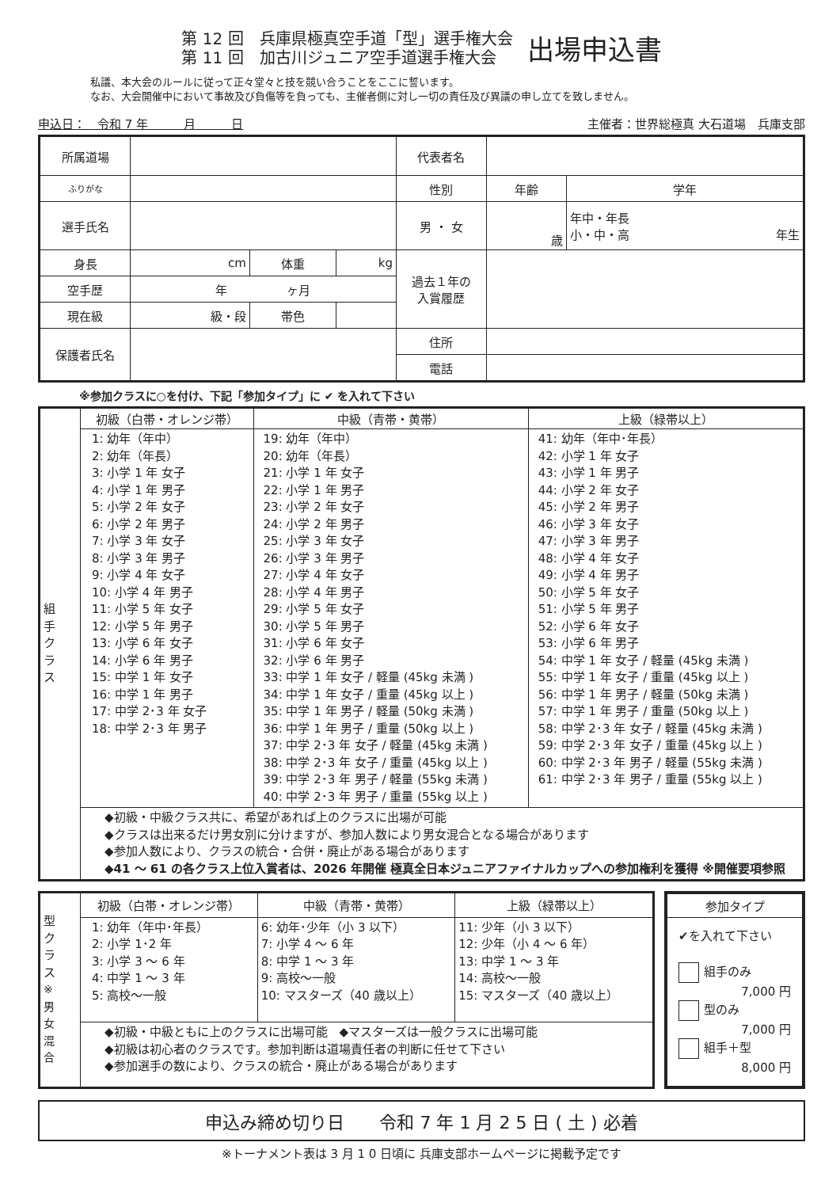第 12 回　兵庫県極真空手道「型」選手権大会
第 11 回　加古川ジュニア空手道選手権大会
出場申込書
私議、本大会のルールに従って正々堂々と技を競い合うことをここに誓います。
なお、大会開催中において事故及び負傷等を負っても、主催者側に対し一切の責任及び異議の申し立てを致しません。
申込日：　令和 7 年　　　月　　　日 主催者：世界総極真 大石道場　兵庫支部
| 所属道場 | | | | 代表者名 | | |
| ふりがな | | | | 性別 | 年齢 | 学年 |
| 選手氏名 | | | | 男 ・ 女 | 歳 | 年中・年長 小・中・高 年生 |
| 身長 | cm | 体重 | kg | 過去１年の 入賞履歴 | | |
| 空手歴 | 年 ヶ月 | | | | | |
| 現在級 | 級・段 | 帯色 | | | | |
| 保護者氏名 | | | | 住所 | | |
| | | | | 電話 | | |
※参加クラスに○を付け、下記「参加タイプ」に ✔ を入れて下さい
| 組 手 ク ラ ス | 初級（白帯・オレンジ帯） | 中級（青帯・黄帯） | 上級（緑帯以上） |
| | 1: 幼年（年中） 2: 幼年（年長） 3: 小学 1 年 女子 4: 小学 1 年 男子 5: 小学 2 年 女子 6: 小学 2 年 男子 7: 小学 3 年 女子 8: 小学 3 年 男子 9: 小学 4 年 女子 10: 小学 4 年 男子 11: 小学 5 年 女子 12: 小学 5 年 男子 13: 小学 6 年 女子 14: 小学 6 年 男子 15: 中学 1 年 女子 16: 中学 1 年 男子 17: 中学 2･3 年 女子 18: 中学 2･3 年 男子 | 19: 幼年（年中） 20: 幼年（年長） 21: 小学 1 年 女子 22: 小学 1 年 男子 23: 小学 2 年 女子 24: 小学 2 年 男子 25: 小学 3 年 女子 26: 小学 3 年 男子 27: 小学 4 年 女子 28: 小学 4 年 男子 29: 小学 5 年 女子 30: 小学 5 年 男子 31: 小学 6 年 女子 32: 小学 6 年 男子 33: 中学 1 年 女子 / 軽量 (45kg 未満 ) 34: 中学 1 年 女子 / 重量 (45kg 以上 ) 35: 中学 1 年 男子 / 軽量 (50kg 未満 ) 36: 中学 1 年 男子 / 重量 (50kg 以上 ) 37: 中学 2･3 年 女子 / 軽量 (45kg 未満 ) 38: 中学 2･3 年 女子 / 重量 (45kg 以上 ) 39: 中学 2･3 年 男子 / 軽量 (55kg 未満 ) 40: 中学 2･3 年 男子 / 重量 (55kg 以上 ) | 41: 幼年（年中･年長） 42: 小学 1 年 女子 43: 小学 1 年 男子 44: 小学 2 年 女子 45: 小学 2 年 男子 46: 小学 3 年 女子 47: 小学 3 年 男子 48: 小学 4 年 女子 49: 小学 4 年 男子 50: 小学 5 年 女子 51: 小学 5 年 男子 52: 小学 6 年 女子 53: 小学 6 年 男子 54: 中学 1 年 女子 / 軽量 (45kg 未満 ) 55: 中学 1 年 女子 / 重量 (45kg 以上 ) 56: 中学 1 年 男子 / 軽量 (50kg 未満 ) 57: 中学 1 年 男子 / 重量 (50kg 以上 ) 58: 中学 2･3 年 女子 / 軽量 (45kg 未満 ) 59: 中学 2･3 年 女子 / 重量 (45kg 以上 ) 60: 中学 2･3 年 男子 / 軽量 (55kg 未満 ) 61: 中学 2･3 年 男子 / 重量 (55kg 以上 ) |
| | ◆初級・中級クラス共に、希望があれば上のクラスに出場が可能 ◆クラスは出来るだけ男女別に分けますが、参加人数により男女混合となる場合があります ◆参加人数により、クラスの統合・合併・廃止がある場合があります ◆41 ～ 61 の各クラス上位入賞者は、2026 年開催 極真全日本ジュニアファイナルカップへの参加権利を獲得 ※開催要項参照 | | |
| 型 ク ラ ス ※ 男 女 混 合 | 初級（白帯・オレンジ帯） | 中級（青帯・黄帯） | 上級（緑帯以上） |
| | 1: 幼年（年中･年長） 2: 小学 1･2 年 3: 小学 3 ～ 6 年 4: 中学 1 ～ 3 年 5: 高校～一般 | 6: 幼年･少年（小 3 以下） 7: 小学 4 ～ 6 年 8: 中学 1 ～ 3 年 9: 高校～一般 10: マスターズ（40 歳以上） | 11: 少年（小 3 以下） 12: 少年（小 4 ～ 6 年） 13: 中学 1 ～ 3 年 14: 高校～一般 15: マスターズ（40 歳以上） |
| | ◆初級・中級ともに上のクラスに出場可能 ◆マスターズは一般クラスに出場可能 ◆初級は初心者のクラスです。参加判断は道場責任者の判断に任せて下さい ◆参加選手の数により、クラスの統合・廃止がある場合があります | | |
参加タイプ
✔を入れて下さい
組手のみ
7,000 円
型のみ
7,000 円
組手＋型
8,000 円
申込み締め切り日　　令和 7 年 1 月 2 5 日 ( 土 ) 必着
※トーナメント表は 3 月 1 0 日頃に 兵庫支部ホームページに掲載予定です